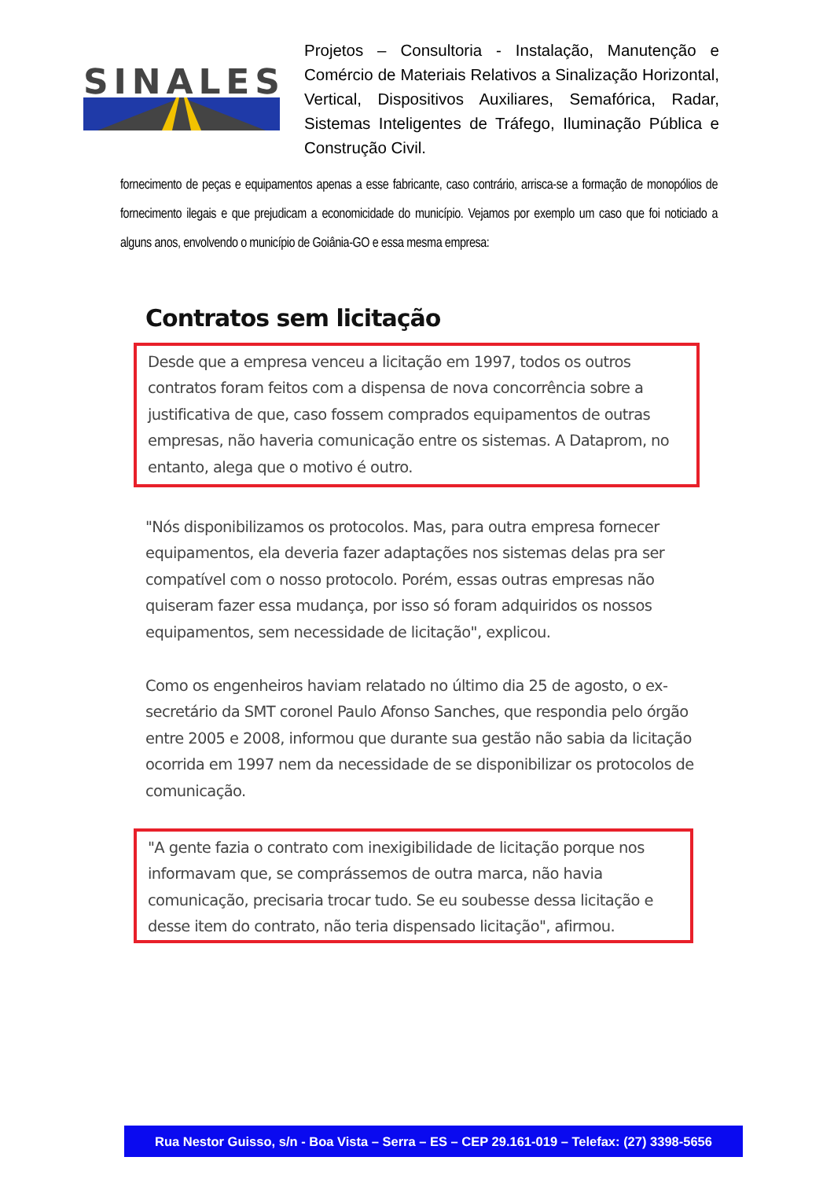SINALES
Projetos – Consultoria - Instalação, Manutenção e Comércio de Materiais Relativos a Sinalização Horizontal, Vertical, Dispositivos Auxiliares, Semafórica, Radar, Sistemas Inteligentes de Tráfego, Iluminação Pública e Construção Civil.
fornecimento de peças e equipamentos apenas a esse fabricante, caso contrário, arrisca-se a formação de monopólios de fornecimento ilegais e que prejudicam a economicidade do município. Vejamos por exemplo um caso que foi noticiado a alguns anos, envolvendo o município de Goiânia-GO e essa mesma empresa:
Contratos sem licitação
Desde que a empresa venceu a licitação em 1997, todos os outros contratos foram feitos com a dispensa de nova concorrência sobre a justificativa de que, caso fossem comprados equipamentos de outras empresas, não haveria comunicação entre os sistemas. A Dataprom, no entanto, alega que o motivo é outro.
"Nós disponibilizamos os protocolos. Mas, para outra empresa fornecer equipamentos, ela deveria fazer adaptações nos sistemas delas pra ser compatível com o nosso protocolo. Porém, essas outras empresas não quiseram fazer essa mudança, por isso só foram adquiridos os nossos equipamentos, sem necessidade de licitação", explicou.
Como os engenheiros haviam relatado no último dia 25 de agosto, o ex-secretário da SMT coronel Paulo Afonso Sanches, que respondia pelo órgão entre 2005 e 2008, informou que durante sua gestão não sabia da licitação ocorrida em 1997 nem da necessidade de se disponibilizar os protocolos de comunicação.
"A gente fazia o contrato com inexigibilidade de licitação porque nos informavam que, se comprássemos de outra marca, não havia comunicação, precisaria trocar tudo. Se eu soubesse dessa licitação e desse item do contrato, não teria dispensado licitação", afirmou.
Rua Nestor Guisso, s/n - Boa Vista – Serra – ES – CEP 29.161-019 – Telefax: (27) 3398-5656